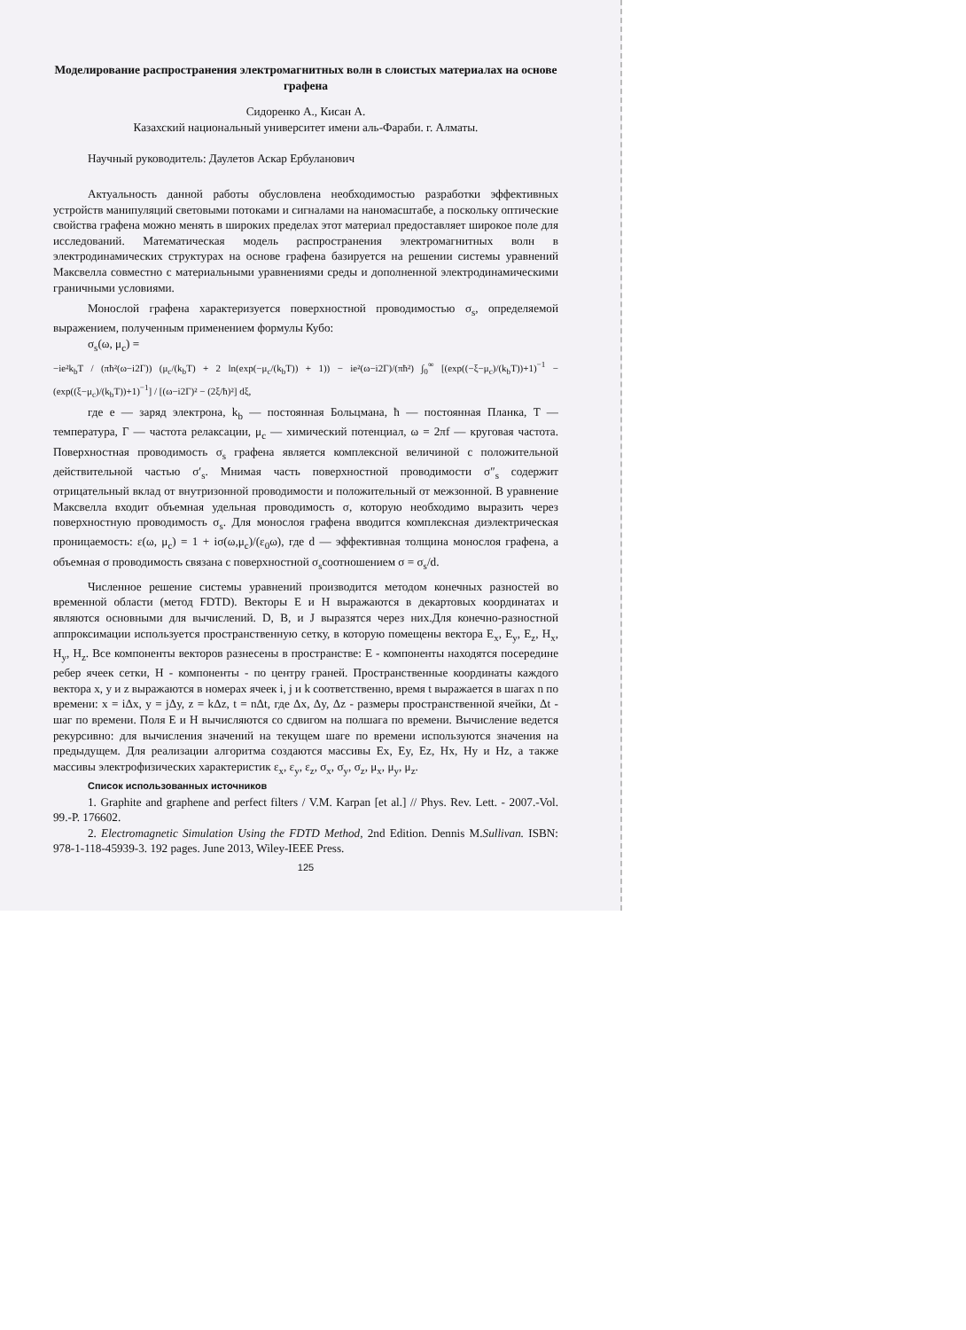Моделирование распространения электромагнитных волн в слоистых материалах на основе графена
Сидоренко А., Кисан А.
Казахский национальный университет имени аль-Фараби. г. Алматы.
Научный руководитель: Даулетов Аскар Ербуланович
Актуальность данной работы обусловлена необходимостью разработки эффективных устройств манипуляций световыми потоками и сигналами на наномасштабе, а поскольку оптические свойства графена можно менять в широких пределах этот материал предоставляет широкое поле для исследований. Математическая модель распространения электромагнитных волн в электродинамических структурах на основе графена базируется на решении системы уравнений Максвелла совместно с материальными уравнениями среды и дополненной электродинамическими граничными условиями.
Моносл­ой графена характеризуется поверхностной проводимостью σ<sub>s</sub>, определяемой выражением, полученным применением формулы Кубо:
σ<sub>s</sub>(ω, μ<sub>c</sub>) =
−ie²k<sub>b</sub>T / (πħ²(ω−i2Γ)) (μ<sub>c</sub>/(k<sub>b</sub>T) + 2 ln(exp(−μ<sub>c</sub>/(k<sub>b</sub>T)) + 1)) − ie²(ω−i2Γ)/(πħ²) ∫<sub>0</sub><sup>∞</sup> [(exp((−ξ−μ<sub>c</sub>)/(k<sub>b</sub>T))+1)<sup>−1</sup> − (exp((ξ−μ<sub>c</sub>)/(k<sub>b</sub>T))+1)<sup>−1</sup>] / [(ω−i2Γ)² − (2ξ/ħ)²] dξ,
где e — заряд электрона, k<sub>b</sub> — постоянная Больцмана, ħ — постоянная Планка, T — температура, Γ — частота релаксации, μ<sub>c</sub> — химический потенциал, ω = 2πf — круговая частота. Поверхностная проводимость σ<sub>s</sub> графена является комплексной величиной с положительной действительной частью σ′<sub>s</sub>. Мнимая часть поверхностной проводимости σ″<sub>s</sub> содержит отрицательный вклад от внутризонной проводимости и положительный от межзонной. В уравнение Максвелла входит объемная удельная проводимость σ, которую необходимо выразить через поверхностную проводимость σ<sub>s</sub>. Для монослоя графена вводится комплексная диэлектрическая проницаемость: ε(ω, μ<sub>c</sub>) = 1 + iσ(ω,μ<sub>c</sub>)/(ε<sub>0</sub>ω), где d — эффективная толщина монослоя графена, а объемная σ проводимость связана с поверхностной σ<sub>s</sub>соотношением σ = σ<sub>s</sub>/d.
Численное решение системы уравнений производится методом конечных разностей во временной области (метод FDTD). Векторы E и H выражаются в декартовых координатах и являются основными для вычислений. D, B, и J выразятся через них.Для конечно-разностной аппроксимации используется пространственную сетку, в которую помещены вектора E<sub>x</sub>, E<sub>y</sub>, E<sub>z</sub>, H<sub>x</sub>, H<sub>y</sub>, H<sub>z</sub>. Все компоненты векторов разнесены в пространстве: E - компоненты находятся посередине ребер ячеек сетки, H - компоненты - по центру граней. Пространственные координаты каждого вектора x, y и z выражаются в номерах ячеек i, j и k соответственно, время t выражается в шагах n по времени: x = iΔx, y = jΔy, z = kΔz, t = nΔt, где Δx, Δy, Δz - размеры пространственной ячейки, Δt - шаг по времени. Поля E и H вычисляются со сдвигом на полшага по времени. Вычисление ведется рекурсивно: для вычисления значений на текущем шаге по времени используются значения на предыдущем. Для реализации алгоритма создаются массивы Ex, Ey, Ez, Hx, Hy и Hz, а также массивы электрофизических характеристик ε<sub>x</sub>, ε<sub>y</sub>, ε<sub>z</sub>, σ<sub>x</sub>, σ<sub>y</sub>, σ<sub>z</sub>, μ<sub>x</sub>, μ<sub>y</sub>, μ<sub>z</sub>.
Список использованных источников
1. Graphite and graphene and perfect filters / V.M. Karpan [et al.] // Phys. Rev. Lett. - 2007.-Vol. 99.-P. 176602.
2. Electromagnetic Simulation Using the FDTD Method, 2nd Edition. Dennis M.Sullivan. ISBN: 978-1-118-45939-3. 192 pages. June 2013, Wiley-IEEE Press.
125